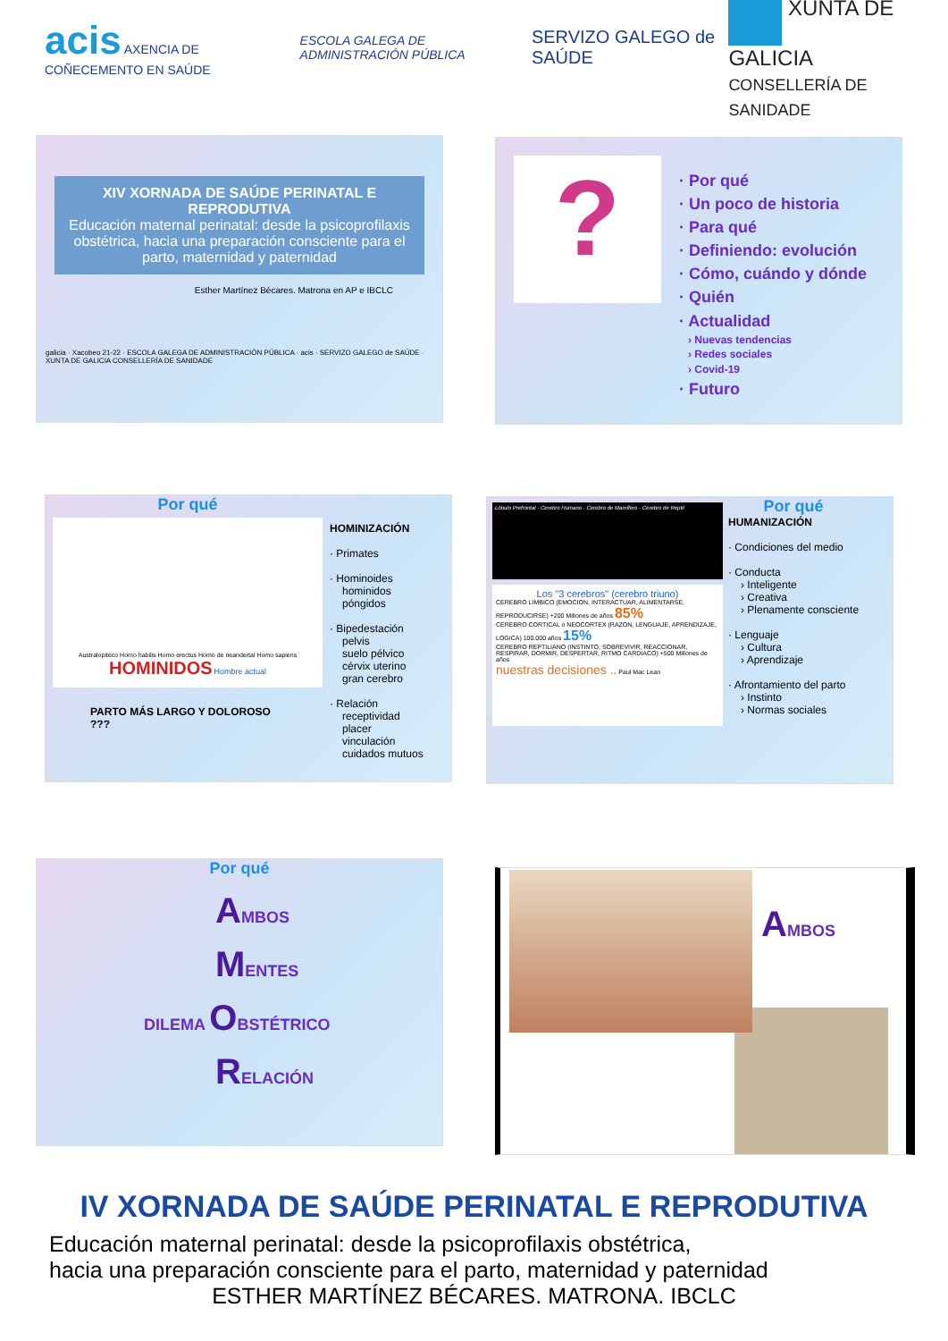acis AXENCIA DE COÑECEMENTO EN SAÚDE
ESCOLA GALEGA DE ADMINISTRACIÓN PÚBLICA
SERVIZO GALEGO de SAÚDE
XUNTA DE GALICIA
CONSELLERÍA DE SANIDADE
XIV XORNADA DE SAÚDE PERINATAL E REPRODUTIVA
Educación maternal perinatal: desde la psicoprofilaxis obstétrica, hacia una preparación consciente para el parto, maternidad y paternidad
Esther Martínez Bécares. Matrona en AP e IBCLC
galicia · Xacobeo 21-22 · ESCOLA GALEGA DE ADMINISTRACIÓN PÚBLICA · acis · SERVIZO GALEGO de SAÚDE · XUNTA DE GALICIA CONSELLERÍA DE SANIDADE
?
· Por qué
· Un poco de historia
· Para qué
· Definiendo: evolución
· Cómo, cuándo y dónde
· Quién
· Actualidad
› Nuevas tendencias
› Redes sociales
› Covid-19
· Futuro
Por qué
Australopiteco Homo habilis Homo erectus Homo de neandertal Homo sapiens
HOMINIDOS Hombre actual
PARTO MÁS LARGO Y DOLOROSO ???
HOMINIZACIÓN
· Primates
· Hominoides
hominidos
póngidos
· Bipedestación
pelvis
suelo pélvico
cérvix uterino
gran cerebro
· Relación
receptividad
placer
vinculación
cuidados mutuos
Lóbulo Prefrontal · Cerebro Humano · Cerebro de Mamífero · Cerebro de Reptil
Los "3 cerebros" (cerebro triuno)
CEREBRO LIMBICO (EMOCION, INTERACTUAR, ALIMENTARSE, REPRODUCIRSE) +200 Millones de años 85%
CEREBRO CORTICAL o NEOCORTEX (RAZON, LENGUAJE, APRENDIZAJE, LOGICA) 100.000 años 15%
CEREBRO REPTILIANO (INSTINTO, SOBREVIVIR, REACCIONAR, RESPIRAR, DORMIR, DESPERTAR, RITMO CARDIACO) +500 Millones de años
nuestras decisiones .. Paul Mac Lean
Por qué
HUMANIZACIÓN
· Condiciones del medio
· Conducta
› Inteligente
› Creativa
› Plenamente consciente
· Lenguaje
› Cultura
› Aprendizaje
· Afrontamiento del parto
› Instinto
› Normas sociales
Por qué
AMBOS
MENTES
DILEMA OBSTÉTRICO
RELACIÓN
AMBOS
IV XORNADA DE SAÚDE PERINATAL E REPRODUTIVA
Educación maternal perinatal: desde la psicoprofilaxis obstétrica,
hacia una preparación consciente para el parto, maternidad y paternidad
ESTHER MARTÍNEZ BÉCARES. MATRONA. IBCLC